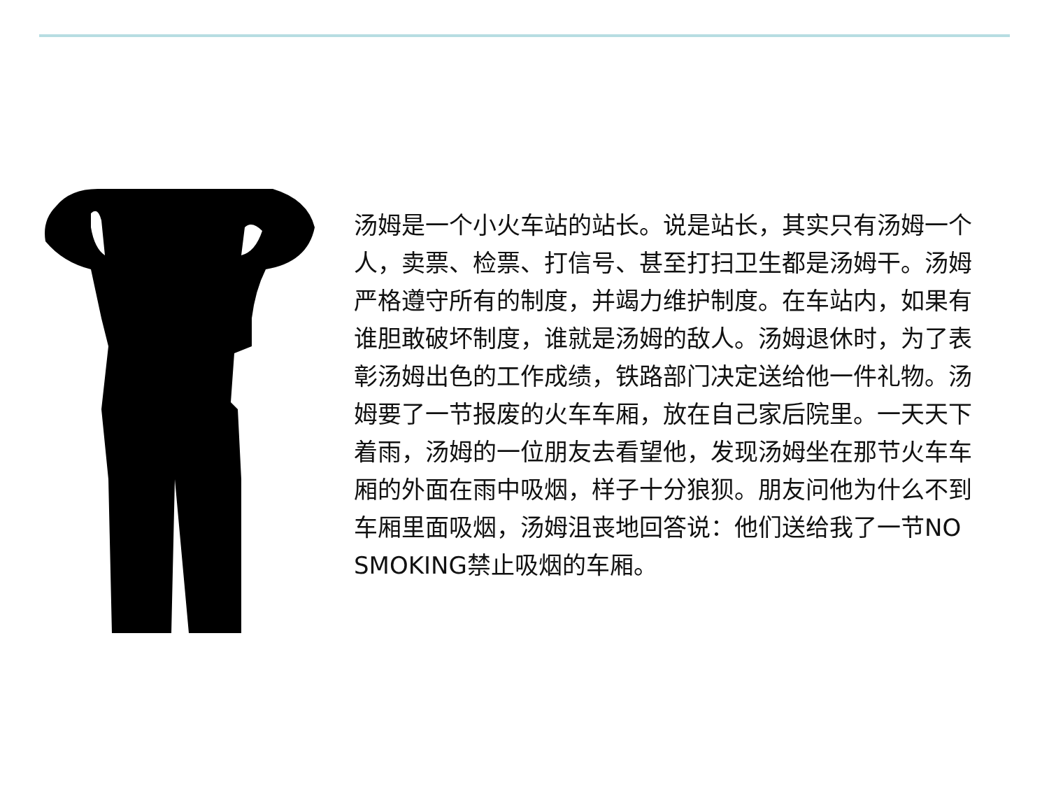汤姆是一个小火车站的站长。说是站长，其实只有汤姆一个人，卖票、检票、打信号、甚至打扫卫生都是汤姆干。汤姆严格遵守所有的制度，并竭力维护制度。在车站内，如果有谁胆敢破坏制度，谁就是汤姆的敌人。汤姆退休时，为了表彰汤姆出色的工作成绩，铁路部门决定送给他一件礼物。汤姆要了一节报废的火车车厢，放在自己家后院里。一天天下着雨，汤姆的一位朋友去看望他，发现汤姆坐在那节火车车厢的外面在雨中吸烟，样子十分狼狈。朋友问他为什么不到车厢里面吸烟，汤姆沮丧地回答说：他们送给我了一节NO SMOKING禁止吸烟的车厢。